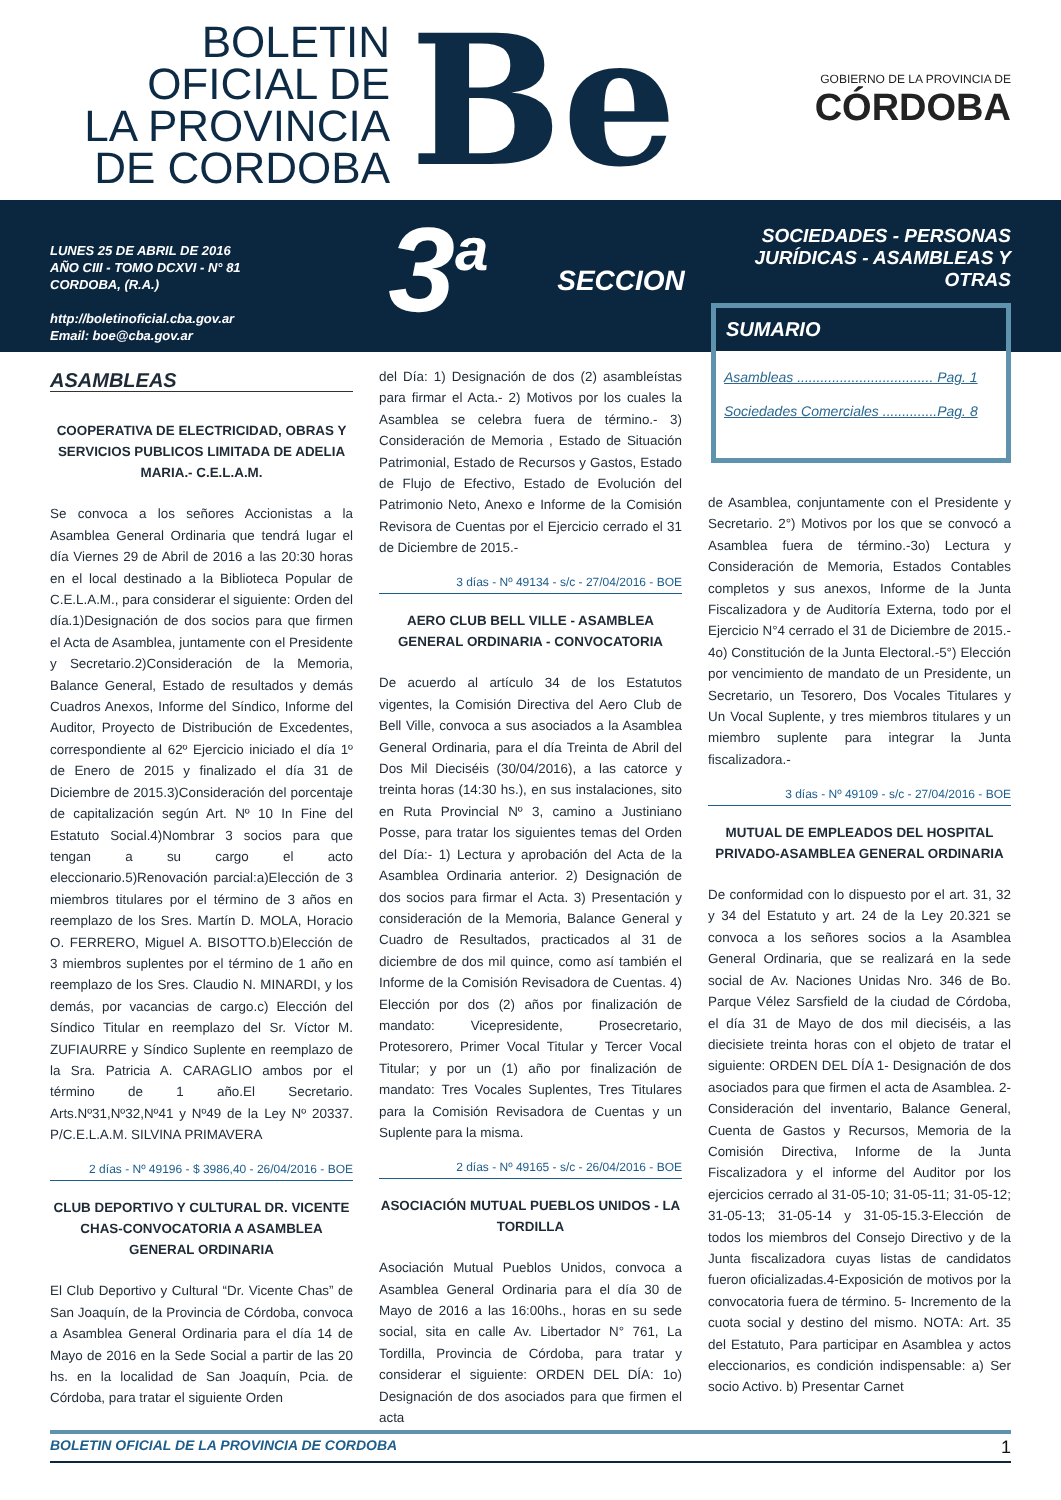BOLETIN
OFICIAL DE
LA PROVINCIA
DE CORDOBA
Be
GOBIERNO DE LA PROVINCIA DE
CÓRDOBA
LUNES 25 DE ABRIL DE 2016
AÑO CIII - TOMO DCXVI - N° 81
CORDOBA, (R.A.)
http://boletinoficial.cba.gov.ar
Email: boe@cba.gov.ar
3<sup>a</sup>
SECCION
SOCIEDADES - PERSONAS
JURÍDICAS - ASAMBLEAS Y OTRAS
SUMARIO
Asambleas ................................... Pag. 1
Sociedades Comerciales ..............Pag. 8
ASAMBLEAS
COOPERATIVA DE ELECTRICIDAD, OBRAS Y SERVICIOS PUBLICOS LIMITADA DE ADELIA MARIA.- C.E.L.A.M.
Se convoca a los señores Accionistas a la Asamblea General Ordinaria que tendrá lugar el día Viernes 29 de Abril de 2016 a las 20:30 horas en el local destinado a la Biblioteca Popular de C.E.L.A.M., para considerar el siguiente: Orden del día.1)Designación de dos socios para que firmen el Acta de Asamblea, juntamente con el Presidente y Secretario.2)Consideración de la Memoria, Balance General, Estado de resultados y demás Cuadros Anexos, Informe del Síndico, Informe del Auditor, Proyecto de Distribución de Excedentes, correspondiente al 62º Ejercicio iniciado el día 1º de Enero de 2015 y finalizado el día 31 de Diciembre de 2015.3)Consideración del porcentaje de capitalización según Art. Nº 10 In Fine del Estatuto Social.4)Nombrar 3 socios para que tengan a su cargo el acto eleccionario.5)Renovación parcial:a)Elección de 3 miembros titulares por el término de 3 años en reemplazo de los Sres. Martín D. MOLA, Horacio O. FERRERO, Miguel A. BISOTTO.b)Elección de 3 miembros suplentes por el término de 1 año en reemplazo de los Sres. Claudio N. MINARDI, y los demás, por vacancias de cargo.c) Elección del Síndico Titular en reemplazo del Sr. Víctor M. ZUFIAURRE y Síndico Suplente en reemplazo de la Sra. Patricia A. CARAGLIO ambos por el término de 1 año.El Secretario. Arts.Nº31,Nº32,Nº41 y Nº49 de la Ley Nº 20337. P/C.E.L.A.M. SILVINA PRIMAVERA
2 días - Nº 49196 - $ 3986,40 - 26/04/2016 - BOE
CLUB DEPORTIVO Y CULTURAL DR. VICENTE CHAS-CONVOCATORIA A ASAMBLEA GENERAL ORDINARIA
El Club Deportivo y Cultural “Dr. Vicente Chas” de San Joaquín, de la Provincia de Córdoba, convoca a Asamblea General Ordinaria para el día 14 de Mayo de 2016 en la Sede Social a partir de las 20 hs. en la localidad de San Joaquín, Pcia. de Córdoba, para tratar el siguiente Orden
del Día: 1) Designación de dos (2) asambleístas para firmar el Acta.- 2) Motivos por los cuales la Asamblea se celebra fuera de término.- 3) Consideración de Memoria , Estado de Situación Patrimonial, Estado de Recursos y Gastos, Estado de Flujo de Efectivo, Estado de Evolución del Patrimonio Neto, Anexo e Informe de la Comisión Revisora de Cuentas por el Ejercicio cerrado el 31 de Diciembre de 2015.-
3 días - Nº 49134 - s/c - 27/04/2016 - BOE
AERO CLUB BELL VILLE - ASAMBLEA GENERAL ORDINARIA - CONVOCATORIA
De acuerdo al artículo 34 de los Estatutos vigentes, la Comisión Directiva del Aero Club de Bell Ville, convoca a sus asociados a la Asamblea General Ordinaria, para el día Treinta de Abril del Dos Mil Dieciséis (30/04/2016), a las catorce y treinta horas (14:30 hs.), en sus instalaciones, sito en Ruta Provincial Nº 3, camino a Justiniano Posse, para tratar los siguientes temas del Orden del Día:- 1) Lectura y aprobación del Acta de la Asamblea Ordinaria anterior. 2) Designación de dos socios para firmar el Acta. 3) Presentación y consideración de la Memoria, Balance General y Cuadro de Resultados, practicados al 31 de diciembre de dos mil quince, como así también el Informe de la Comisión Revisadora de Cuentas. 4) Elección por dos (2) años por finalización de mandato: Vicepresidente, Prosecretario, Protesorero, Primer Vocal Titular y Tercer Vocal Titular; y por un (1) año por finalización de mandato: Tres Vocales Suplentes, Tres Titulares para la Comisión Revisadora de Cuentas y un Suplente para la misma.
2 días - Nº 49165 - s/c - 26/04/2016 - BOE
ASOCIACIÓN MUTUAL PUEBLOS UNIDOS - LA TORDILLA
Asociación Mutual Pueblos Unidos, convoca a Asamblea General Ordinaria para el día 30 de Mayo de 2016 a las 16:00hs., horas en su sede social, sita en calle Av. Libertador N° 761, La Tordilla, Provincia de Córdoba, para tratar y considerar el siguiente: ORDEN DEL DÍA: 1o) Designación de dos asociados para que firmen el acta
de Asamblea, conjuntamente con el Presidente y Secretario. 2°) Motivos por los que se convocó a Asamblea fuera de término.-3o) Lectura y Consideración de Memoria, Estados Contables completos y sus anexos, Informe de la Junta Fiscalizadora y de Auditoría Externa, todo por el Ejercicio N°4 cerrado el 31 de Diciembre de 2015.- 4o) Constitución de la Junta Electoral.-5°) Elección por vencimiento de mandato de un Presidente, un Secretario, un Tesorero, Dos Vocales Titulares y Un Vocal Suplente, y tres miembros titulares y un miembro suplente para integrar la Junta fiscalizadora.-
3 días - Nº 49109 - s/c - 27/04/2016 - BOE
MUTUAL DE EMPLEADOS DEL HOSPITAL PRIVADO-ASAMBLEA GENERAL ORDINARIA
De conformidad con lo dispuesto por el art. 31, 32 y 34 del Estatuto y art. 24 de la Ley 20.321 se convoca a los señores socios a la Asamblea General Ordinaria, que se realizará en la sede social de Av. Naciones Unidas Nro. 346 de Bo. Parque Vélez Sarsfield de la ciudad de Córdoba, el día 31 de Mayo de dos mil dieciséis, a las diecisiete treinta horas con el objeto de tratar el siguiente: ORDEN DEL DÍA 1- Designación de dos asociados para que firmen el acta de Asamblea. 2- Consideración del inventario, Balance General, Cuenta de Gastos y Recursos, Memoria de la Comisión Directiva, Informe de la Junta Fiscalizadora y el informe del Auditor por los ejercicios cerrado al 31-05-10; 31-05-11; 31-05-12; 31-05-13; 31-05-14 y 31-05-15.3-Elección de todos los miembros del Consejo Directivo y de la Junta fiscalizadora cuyas listas de candidatos fueron oficializadas.4-Exposición de motivos por la convocatoria fuera de término. 5- Incremento de la cuota social y destino del mismo. NOTA: Art. 35 del Estatuto, Para participar en Asamblea y actos eleccionarios, es condición indispensable: a) Ser socio Activo. b) Presentar Carnet
BOLETIN OFICIAL DE LA PROVINCIA DE CORDOBA 1